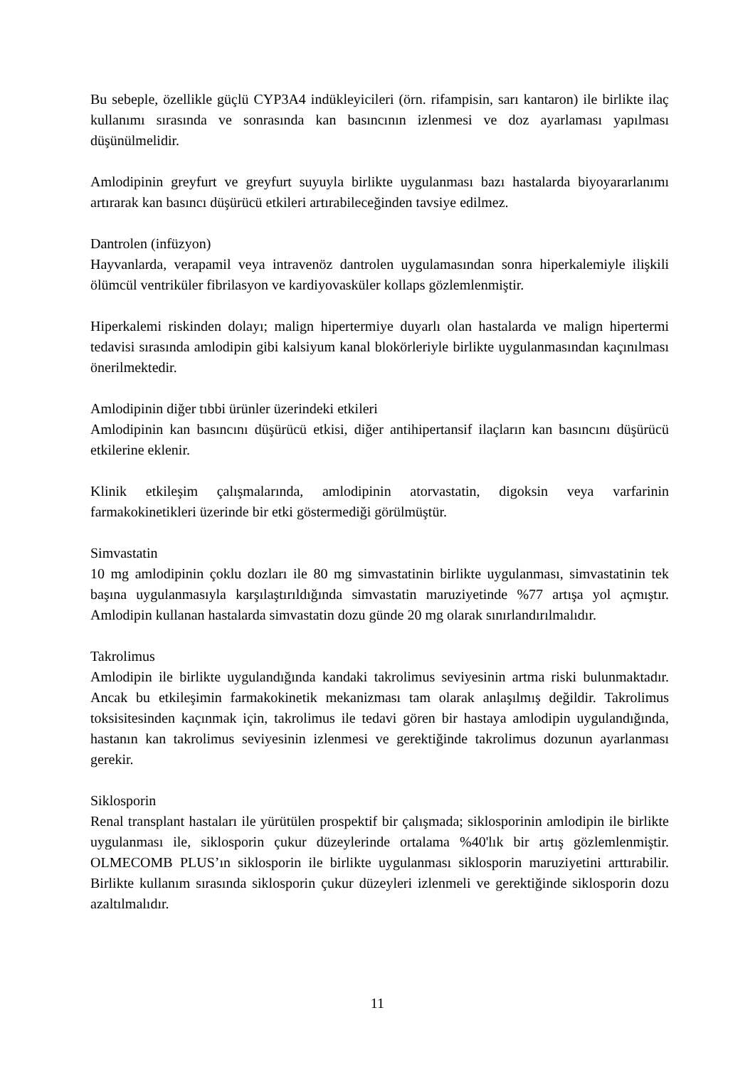Bu sebeple, özellikle güçlü CYP3A4 indükleyicileri (örn. rifampisin, sarı kantaron) ile birlikte ilaç kullanımı sırasında ve sonrasında kan basıncının izlenmesi ve doz ayarlaması yapılması düşünülmelidir.
Amlodipinin greyfurt ve greyfurt suyuyla birlikte uygulanması bazı hastalarda biyoyararlanımı artırarak kan basıncı düşürücü etkileri artırabileceğinden tavsiye edilmez.
Dantrolen (infüzyon)
Hayvanlarda, verapamil veya intravenöz dantrolen uygulamasından sonra hiperkalemiyle ilişkili ölümcül ventriküler fibrilasyon ve kardiyovasküler kollaps gözlemlenmiştir.
Hiperkalemi riskinden dolayı; malign hipertermiye duyarlı olan hastalarda ve malign hipertermi tedavisi sırasında amlodipin gibi kalsiyum kanal blokörleriyle birlikte uygulanmasından kaçınılması önerilmektedir.
Amlodipinin diğer tıbbi ürünler üzerindeki etkileri
Amlodipinin kan basıncını düşürücü etkisi, diğer antihipertansif ilaçların kan basıncını düşürücü etkilerine eklenir.
Klinik etkileşim çalışmalarında, amlodipinin atorvastatin, digoksin veya varfarinin farmakokinetikleri üzerinde bir etki göstermediği görülmüştür.
Simvastatin
10 mg amlodipinin çoklu dozları ile 80 mg simvastatinin birlikte uygulanması, simvastatinin tek başına uygulanmasıyla karşılaştırıldığında simvastatin maruziyetinde %77 artışa yol açmıştır. Amlodipin kullanan hastalarda simvastatin dozu günde 20 mg olarak sınırlandırılmalıdır.
Takrolimus
Amlodipin ile birlikte uygulandığında kandaki takrolimus seviyesinin artma riski bulunmaktadır. Ancak bu etkileşimin farmakokinetik mekanizması tam olarak anlaşılmış değildir. Takrolimus toksisitesinden kaçınmak için, takrolimus ile tedavi gören bir hastaya amlodipin uygulandığında, hastanın kan takrolimus seviyesinin izlenmesi ve gerektiğinde takrolimus dozunun ayarlanması gerekir.
Siklosporin
Renal transplant hastaları ile yürütülen prospektif bir çalışmada; siklosporinin amlodipin ile birlikte uygulanması ile, siklosporin çukur düzeylerinde ortalama %40'lık bir artış gözlemlenmiştir. OLMECOMB PLUS’ın siklosporin ile birlikte uygulanması siklosporin maruziyetini arttırabilir. Birlikte kullanım sırasında siklosporin çukur düzeyleri izlenmeli ve gerektiğinde siklosporin dozu azaltılmalıdır.
11